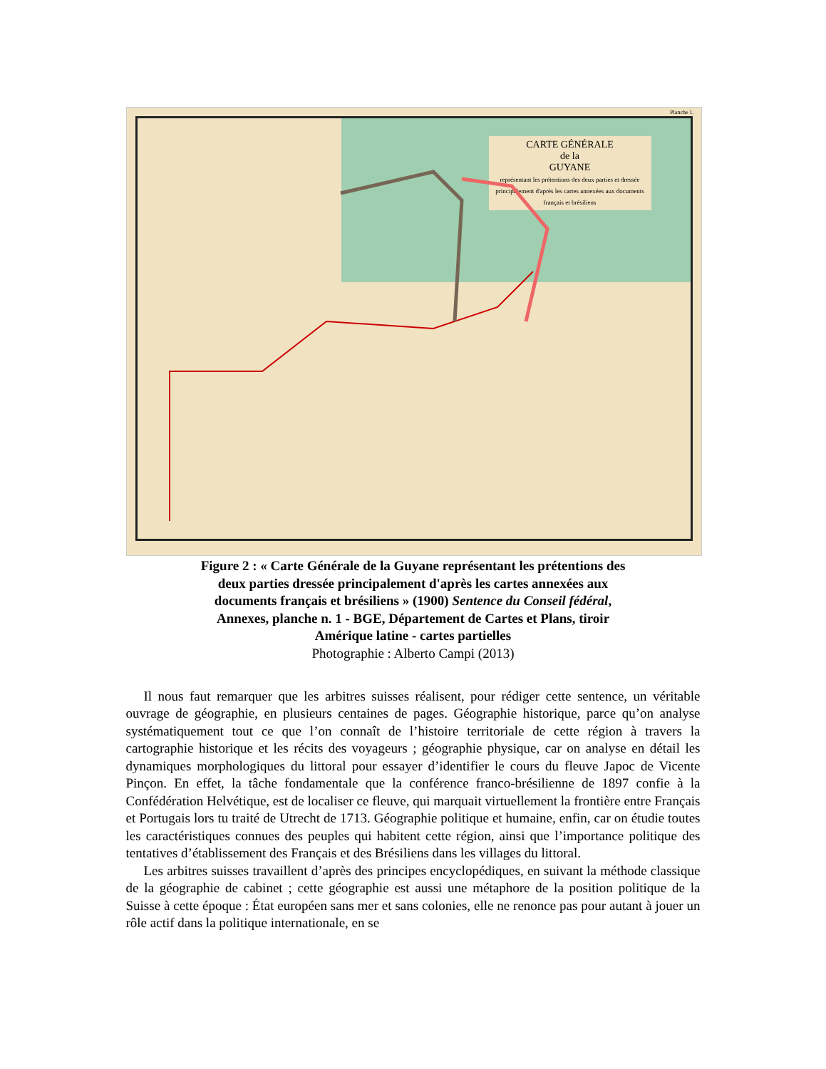Planche 1.
CARTE GÉNÉRALE
de la
GUYANE
représentant les prétentions des deux parties et dressée principalement d'après les cartes annexées aux documents français et brésiliens
Figure 2 : « Carte Générale de la Guyane représentant les prétentions des
deux parties dressée principalement d'après les cartes annexées aux
documents français et brésiliens » (1900) Sentence du Conseil fédéral,
Annexes, planche n. 1 - BGE, Département de Cartes et Plans, tiroir
Amérique latine - cartes partielles
Photographie : Alberto Campi (2013)
Il nous faut remarquer que les arbitres suisses réalisent, pour rédiger cette sentence, un véritable ouvrage de géographie, en plusieurs centaines de pages. Géographie historique, parce qu’on analyse systématiquement tout ce que l’on connaît de l’histoire territoriale de cette région à travers la cartographie historique et les récits des voyageurs ; géographie physique, car on analyse en détail les dynamiques morphologiques du littoral pour essayer d’identifier le cours du fleuve Japoc de Vicente Pinçon. En effet, la tâche fondamentale que la conférence franco-brésilienne de 1897 confie à la Confédération Helvétique, est de localiser ce fleuve, qui marquait virtuellement la frontière entre Français et Portugais lors tu traité de Utrecht de 1713. Géographie politique et humaine, enfin, car on étudie toutes les caractéristiques connues des peuples qui habitent cette région, ainsi que l’importance politique des tentatives d’établissement des Français et des Brésiliens dans les villages du littoral.
Les arbitres suisses travaillent d’après des principes encyclopédiques, en suivant la méthode classique de la géographie de cabinet ; cette géographie est aussi une métaphore de la position politique de la Suisse à cette époque : État européen sans mer et sans colonies, elle ne renonce pas pour autant à jouer un rôle actif dans la politique internationale, en se